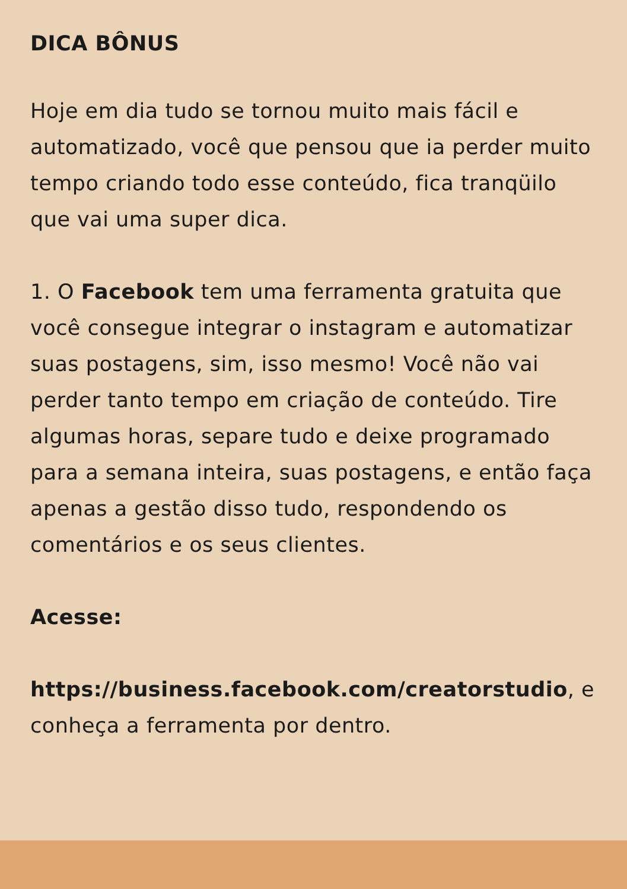DICA BÔNUS
Hoje em dia tudo se tornou muito mais fácil e automatizado, você que pensou que ia perder muito tempo criando todo esse conteúdo, fica tranqüilo que vai uma super dica.
1. O Facebook tem uma ferramenta gratuita que você consegue integrar o instagram e automatizar suas postagens, sim, isso mesmo! Você não vai perder tanto tempo em criação de conteúdo. Tire algumas horas, separe tudo e deixe programado para a semana inteira, suas postagens, e então faça apenas a gestão disso tudo, respondendo os comentários e os seus clientes.
Acesse:
https://business.facebook.com/creatorstudio, e conheça a ferramenta por dentro.